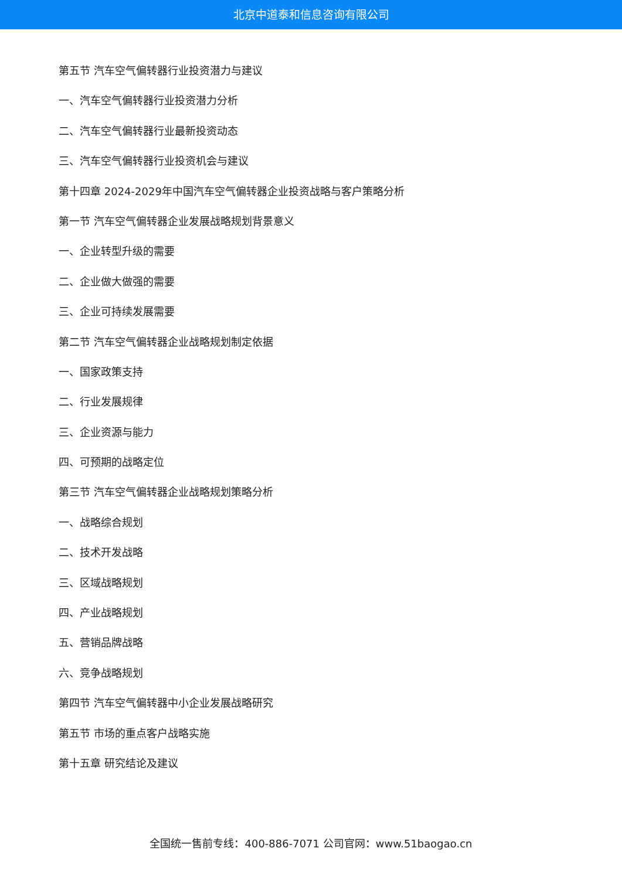北京中道泰和信息咨询有限公司
第五节 汽车空气偏转器行业投资潜力与建议
一、汽车空气偏转器行业投资潜力分析
二、汽车空气偏转器行业最新投资动态
三、汽车空气偏转器行业投资机会与建议
第十四章 2024-2029年中国汽车空气偏转器企业投资战略与客户策略分析
第一节 汽车空气偏转器企业发展战略规划背景意义
一、企业转型升级的需要
二、企业做大做强的需要
三、企业可持续发展需要
第二节 汽车空气偏转器企业战略规划制定依据
一、国家政策支持
二、行业发展规律
三、企业资源与能力
四、可预期的战略定位
第三节 汽车空气偏转器企业战略规划策略分析
一、战略综合规划
二、技术开发战略
三、区域战略规划
四、产业战略规划
五、营销品牌战略
六、竞争战略规划
第四节 汽车空气偏转器中小企业发展战略研究
第五节 市场的重点客户战略实施
第十五章 研究结论及建议
全国统一售前专线：400-886-7071 公司官网：www.51baogao.cn